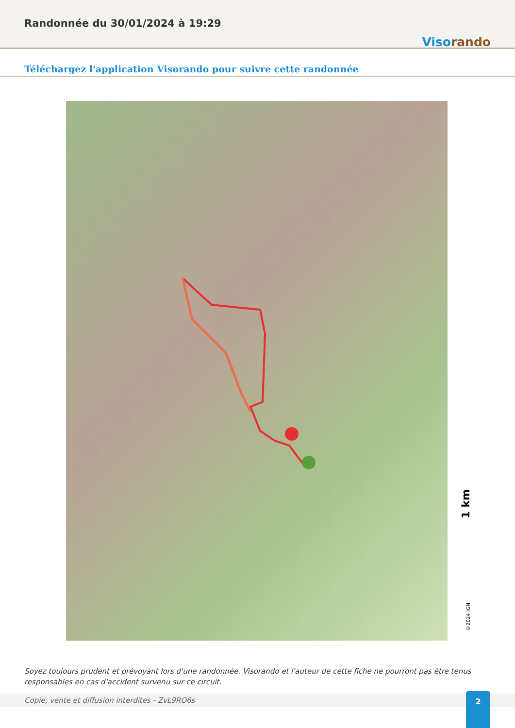Randonnée du 30/01/2024 à 19:29
Visorando
Téléchargez l'application Visorando pour suivre cette randonnée
1 km
©2024 IGN
Soyez toujours prudent et prévoyant lors d'une randonnée. Visorando et l'auteur de cette fiche ne pourront pas être tenus responsables en cas d'accident survenu sur ce circuit.
Copie, vente et diffusion interdites - ZvL9RO6s 2